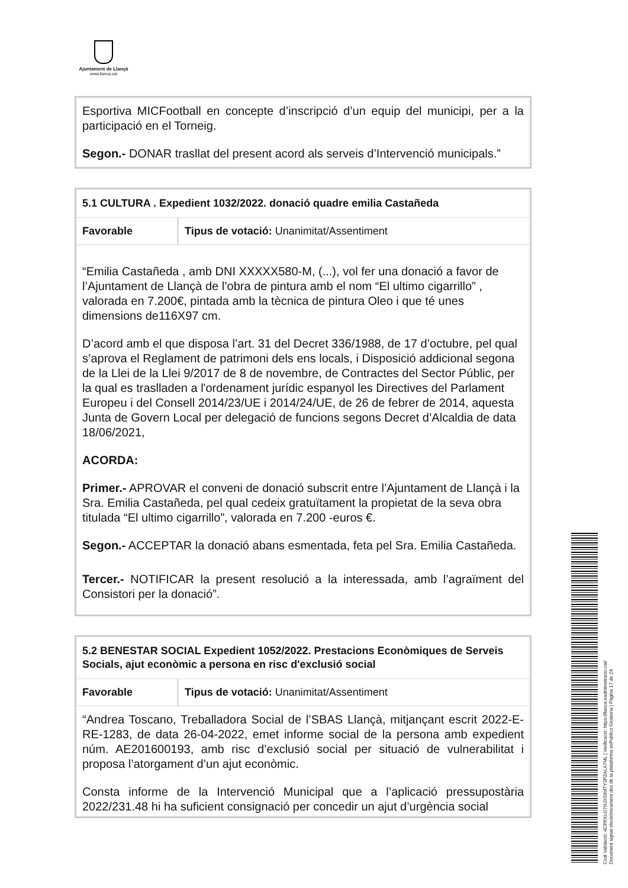Ajuntament de Llançà
www.llanca.cat
Esportiva MICFootball en concepte d’inscripció d’un equip del municipi, per a la participació en el Torneig.
Segon.- DONAR trasllat del present acord als serveis d’Intervenció municipals.”
5.1 CULTURA . Expedient 1032/2022. donació quadre emilia Castañeda
| Favorable | Tipus de votació: Unanimitat/Assentiment |
“Emilia Castañeda , amb DNI XXXXX580-M, (...), vol fer una donació a favor de l’Ajuntament de Llançà de l’obra de pintura amb el nom “El ultimo cigarrillo” , valorada en 7.200€, pintada amb la tècnica de pintura Oleo i que té unes dimensions de116X97 cm.
D’acord amb el que disposa l’art. 31 del Decret 336/1988, de 17 d’octubre, pel qual s’aprova el Reglament de patrimoni dels ens locals, i Disposició addicional segona de la Llei de la Llei 9/2017 de 8 de novembre, de Contractes del Sector Públic, per la qual es traslladen a l'ordenament jurídic espanyol les Directives del Parlament Europeu i del Consell 2014/23/UE i 2014/24/UE, de 26 de febrer de 2014, aquesta Junta de Govern Local per delegació de funcions segons Decret d’Alcaldia de data 18/06/2021,
ACORDA:
Primer.- APROVAR el conveni de donació subscrit entre l’Ajuntament de Llançà i la Sra. Emilia Castañeda, pel qual cedeix gratuïtament la propietat de la seva obra titulada “El ultimo cigarrillo”, valorada en 7.200 -euros €.
Segon.- ACCEPTAR la donació abans esmentada, feta pel Sra. Emilia Castañeda.
Tercer.- NOTIFICAR la present resolució a la interessada, amb l’agraïment del Consistori per la donació”.
5.2 BENESTAR SOCIAL Expedient 1052/2022. Prestacions Econòmiques de Serveis Socials, ajut econòmic a persona en risc d'exclusió social
| Favorable | Tipus de votació: Unanimitat/Assentiment |
“Andrea Toscano, Treballadora Social de l’SBAS Llançà, mitjançant escrit 2022-E-RE-1283, de data 26-04-2022, emet informe social de la persona amb expedient núm. AE201600193, amb risc d’exclusió social per situació de vulnerabilitat i proposa l’atorgament d’un ajut econòmic.
Consta informe de la Intervenció Municipal que a l’aplicació pressupostària 2022/231.48 hi ha suficient consignació per concedir un ajut d’urgència social
Codi Validació: 4CPRXLG7HJX59MTY3PZALA7ML | Verificació: https://llanca.eadministracio.cat/
Document signat electrònicament des de la plataforma esPublico Gestiona | Pàgina 17 de 24